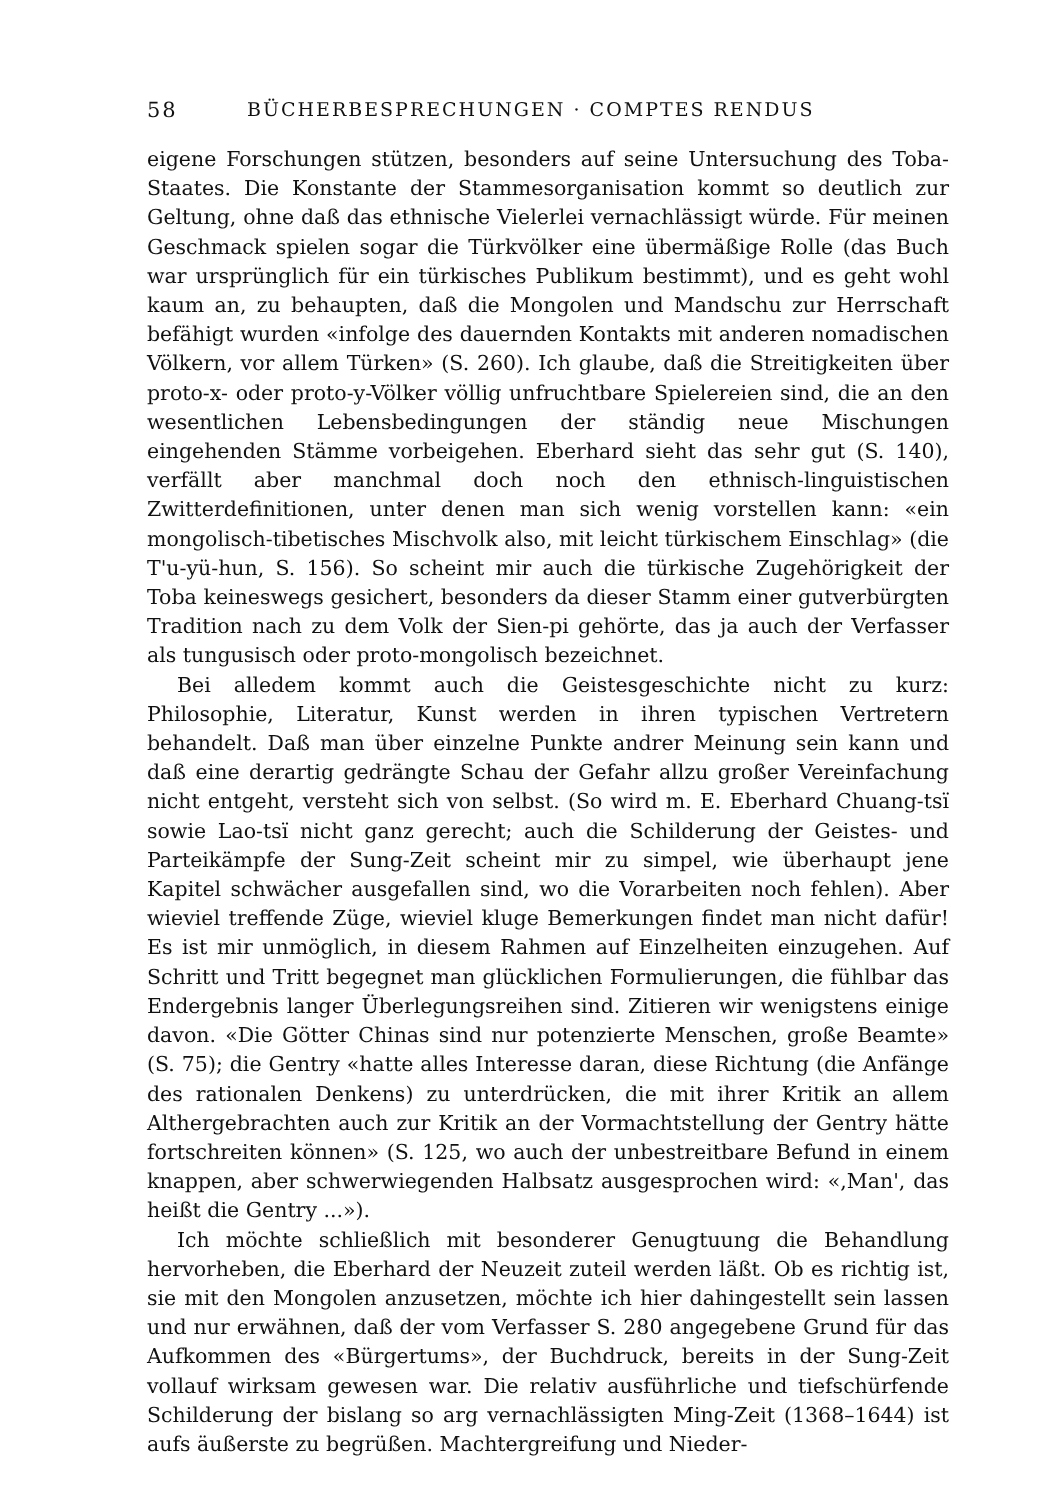58 BÜCHERBESPRECHUNGEN · COMPTES RENDUS
eigene Forschungen stützen, besonders auf seine Untersuchung des Toba-Staates. Die Konstante der Stammesorganisation kommt so deutlich zur Geltung, ohne daß das ethnische Vielerlei vernachlässigt würde. Für meinen Geschmack spielen sogar die Türkvölker eine übermäßige Rolle (das Buch war ursprünglich für ein türkisches Publikum bestimmt), und es geht wohl kaum an, zu behaupten, daß die Mongolen und Mandschu zur Herrschaft befähigt wurden «infolge des dauernden Kontakts mit anderen nomadischen Völkern, vor allem Türken» (S. 260). Ich glaube, daß die Streitigkeiten über proto-x- oder proto-y-Völker völlig unfruchtbare Spielereien sind, die an den wesentlichen Lebensbedingungen der ständig neue Mischungen eingehenden Stämme vorbeigehen. Eberhard sieht das sehr gut (S. 140), verfällt aber manchmal doch noch den ethnisch-linguistischen Zwitterdefinitionen, unter denen man sich wenig vorstellen kann: «ein mongolisch-tibetisches Mischvolk also, mit leicht türkischem Einschlag» (die T'u-yü-hun, S. 156). So scheint mir auch die türkische Zugehörigkeit der Toba keineswegs gesichert, besonders da dieser Stamm einer gutverbürgten Tradition nach zu dem Volk der Sien-pi gehörte, das ja auch der Verfasser als tungusisch oder proto-mongolisch bezeichnet.
Bei alledem kommt auch die Geistesgeschichte nicht zu kurz: Philosophie, Literatur, Kunst werden in ihren typischen Vertretern behandelt. Daß man über einzelne Punkte andrer Meinung sein kann und daß eine derartig gedrängte Schau der Gefahr allzu großer Vereinfachung nicht entgeht, versteht sich von selbst. (So wird m. E. Eberhard Chuang-tsï sowie Lao-tsï nicht ganz gerecht; auch die Schilderung der Geistes- und Parteikämpfe der Sung-Zeit scheint mir zu simpel, wie überhaupt jene Kapitel schwächer ausgefallen sind, wo die Vorarbeiten noch fehlen). Aber wieviel treffende Züge, wieviel kluge Bemerkungen findet man nicht dafür! Es ist mir unmöglich, in diesem Rahmen auf Einzelheiten einzugehen. Auf Schritt und Tritt begegnet man glücklichen Formulierungen, die fühlbar das Endergebnis langer Überlegungsreihen sind. Zitieren wir wenigstens einige davon. «Die Götter Chinas sind nur potenzierte Menschen, große Beamte» (S. 75); die Gentry «hatte alles Interesse daran, diese Richtung (die Anfänge des rationalen Denkens) zu unterdrücken, die mit ihrer Kritik an allem Althergebrachten auch zur Kritik an der Vormachtstellung der Gentry hätte fortschreiten können» (S. 125, wo auch der unbestreitbare Befund in einem knappen, aber schwerwiegenden Halbsatz ausgesprochen wird: «,Man', das heißt die Gentry ...»).
Ich möchte schließlich mit besonderer Genugtuung die Behandlung hervorheben, die Eberhard der Neuzeit zuteil werden läßt. Ob es richtig ist, sie mit den Mongolen anzusetzen, möchte ich hier dahingestellt sein lassen und nur erwähnen, daß der vom Verfasser S. 280 angegebene Grund für das Aufkommen des «Bürgertums», der Buchdruck, bereits in der Sung-Zeit vollauf wirksam gewesen war. Die relativ ausführliche und tiefschürfende Schilderung der bislang so arg vernachlässigten Ming-Zeit (1368–1644) ist aufs äußerste zu begrüßen. Machtergreifung und Nieder-